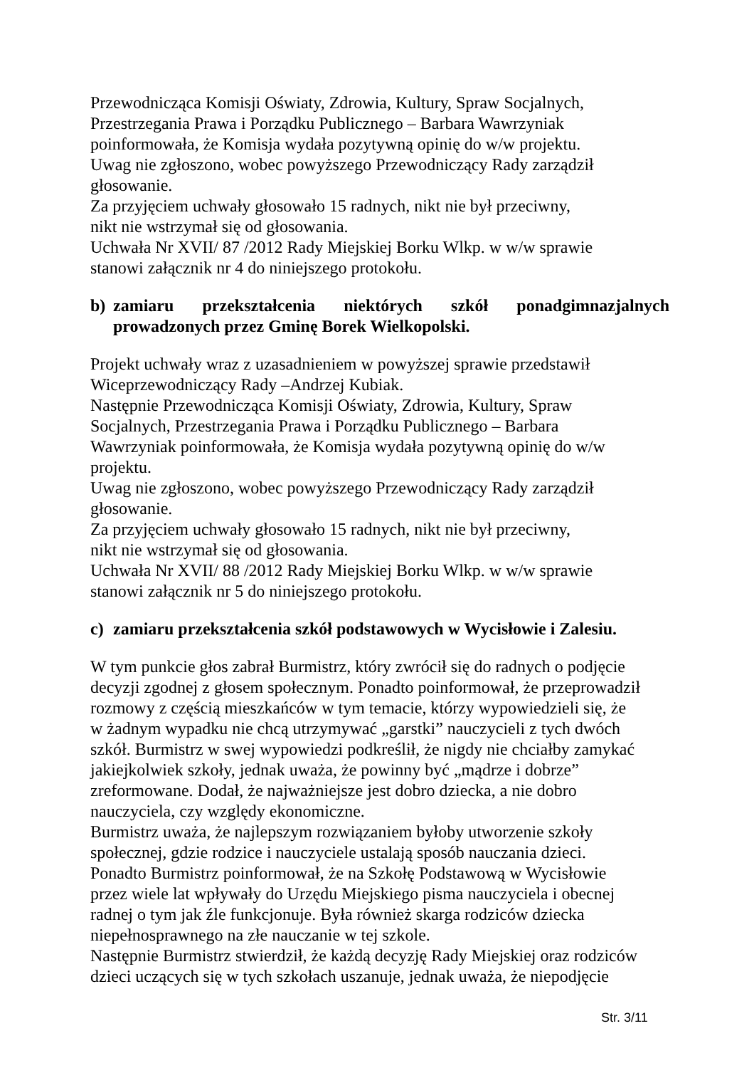Przewodnicząca Komisji Oświaty, Zdrowia, Kultury, Spraw Socjalnych,
Przestrzegania Prawa i Porządku Publicznego – Barbara Wawrzyniak
poinformowała, że Komisja wydała pozytywną opinię do w/w projektu.
Uwag nie zgłoszono, wobec powyższego Przewodniczący Rady zarządził
głosowanie.
Za przyjęciem uchwały głosowało 15 radnych, nikt nie był przeciwny,
nikt nie wstrzymał się od głosowania.
Uchwała Nr XVII/ 87 /2012 Rady Miejskiej Borku Wlkp. w w/w sprawie
stanowi załącznik nr 4 do niniejszego protokołu.
b) zamiaru przekształcenia niektórych szkół ponadgimnazjalnych prowadzonych przez Gminę Borek Wielkopolski.
Projekt uchwały wraz z uzasadnieniem w powyższej sprawie przedstawił
Wiceprzewodniczący Rady –Andrzej Kubiak.
Następnie Przewodnicząca Komisji Oświaty, Zdrowia, Kultury, Spraw
Socjalnych, Przestrzegania Prawa i Porządku Publicznego – Barbara
Wawrzyniak poinformowała, że Komisja wydała pozytywną opinię do w/w
projektu.
Uwag nie zgłoszono, wobec powyższego Przewodniczący Rady zarządził
głosowanie.
Za przyjęciem uchwały głosowało 15 radnych, nikt nie był przeciwny,
nikt nie wstrzymał się od głosowania.
Uchwała Nr XVII/ 88 /2012 Rady Miejskiej Borku Wlkp. w w/w sprawie
stanowi załącznik nr 5 do niniejszego protokołu.
c) zamiaru przekształcenia szkół podstawowych w Wycisłowie i Zalesiu.
W tym punkcie głos zabrał Burmistrz, który zwrócił się do radnych o podjęcie
decyzji zgodnej z głosem społecznym. Ponadto poinformował, że przeprowadził
rozmowy z częścią mieszkańców w tym temacie, którzy wypowiedzieli się, że
w żadnym wypadku nie chcą utrzymywać „garstki” nauczycieli z tych dwóch
szkół. Burmistrz w swej wypowiedzi podkreślił, że nigdy nie chciałby zamykać
jakiejkolwiek szkoły, jednak uważa, że powinny być „mądrze i dobrze”
zreformowane. Dodał, że najważniejsze jest dobro dziecka, a nie dobro
nauczyciela, czy względy ekonomiczne.
Burmistrz uważa, że najlepszym rozwiązaniem byłoby utworzenie szkoły
społecznej, gdzie rodzice i nauczyciele ustalają sposób nauczania dzieci.
Ponadto Burmistrz poinformował, że na Szkołę Podstawową w Wycisłowie
przez wiele lat wpływały do Urzędu Miejskiego pisma nauczyciela i obecnej
radnej o tym jak źle funkcjonuje. Była również skarga rodziców dziecka
niepełnosprawnego na złe nauczanie w tej szkole.
Następnie Burmistrz stwierdził, że każdą decyzję Rady Miejskiej oraz rodziców
dzieci uczących się w tych szkołach uszanuje, jednak uważa, że niepodjęcie
Str. 3/11